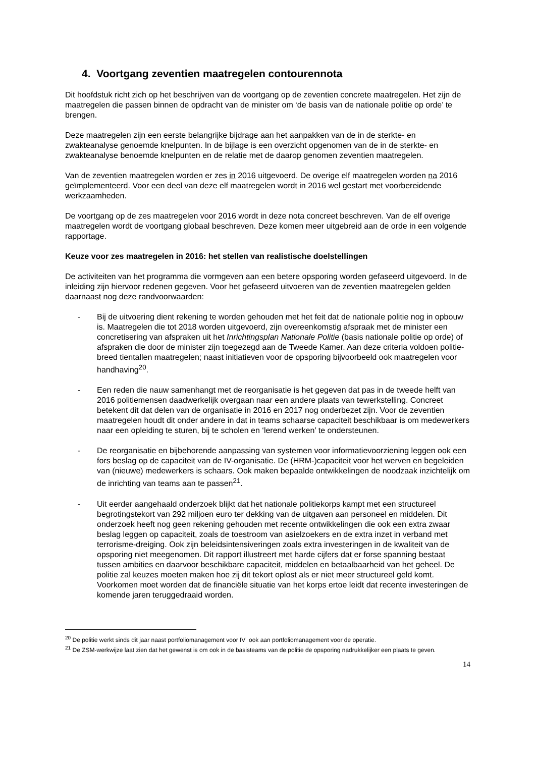4. Voortgang zeventien maatregelen contourennota
Dit hoofdstuk richt zich op het beschrijven van de voortgang op de zeventien concrete maatregelen. Het zijn de maatregelen die passen binnen de opdracht van de minister om ‘de basis van de nationale politie op orde’ te brengen.
Deze maatregelen zijn een eerste belangrijke bijdrage aan het aanpakken van de in de sterkte- en zwakteanalyse genoemde knelpunten. In de bijlage is een overzicht opgenomen van de in de sterkte- en zwakteanalyse benoemde knelpunten en de relatie met de daarop genomen zeventien maatregelen.
Van de zeventien maatregelen worden er zes in 2016 uitgevoerd. De overige elf maatregelen worden na 2016 geïmplementeerd. Voor een deel van deze elf maatregelen wordt in 2016 wel gestart met voorbereidende werkzaamheden.
De voortgang op de zes maatregelen voor 2016 wordt in deze nota concreet beschreven. Van de elf overige maatregelen wordt de voortgang globaal beschreven. Deze komen meer uitgebreid aan de orde in een volgende rapportage.
Keuze voor zes maatregelen in 2016: het stellen van realistische doelstellingen
De activiteiten van het programma die vormgeven aan een betere opsporing worden gefaseerd uitgevoerd. In de inleiding zijn hiervoor redenen gegeven. Voor het gefaseerd uitvoeren van de zeventien maatregelen gelden daarnaast nog deze randvoorwaarden:
- Bij de uitvoering dient rekening te worden gehouden met het feit dat de nationale politie nog in opbouw is. Maatregelen die tot 2018 worden uitgevoerd, zijn overeenkomstig afspraak met de minister een concretisering van afspraken uit het Inrichtingsplan Nationale Politie (basis nationale politie op orde) of afspraken die door de minister zijn toegezegd aan de Tweede Kamer. Aan deze criteria voldoen politie-breed tientallen maatregelen; naast initiatieven voor de opsporing bijvoorbeeld ook maatregelen voor handhaving<sup>20</sup>.
- Een reden die nauw samenhangt met de reorganisatie is het gegeven dat pas in de tweede helft van 2016 politiemensen daadwerkelijk overgaan naar een andere plaats van tewerkstelling. Concreet betekent dit dat delen van de organisatie in 2016 en 2017 nog onderbezet zijn. Voor de zeventien maatregelen houdt dit onder andere in dat in teams schaarse capaciteit beschikbaar is om medewerkers naar een opleiding te sturen, bij te scholen en ‘lerend werken’ te ondersteunen.
- De reorganisatie en bijbehorende aanpassing van systemen voor informatievoorziening leggen ook een fors beslag op de capaciteit van de IV-organisatie. De (HRM-)capaciteit voor het werven en begeleiden van (nieuwe) medewerkers is schaars. Ook maken bepaalde ontwikkelingen de noodzaak inzichtelijk om de inrichting van teams aan te passen<sup>21</sup>.
- Uit eerder aangehaald onderzoek blijkt dat het nationale politiekorps kampt met een structureel begrotingstekort van 292 miljoen euro ter dekking van de uitgaven aan personeel en middelen. Dit onderzoek heeft nog geen rekening gehouden met recente ontwikkelingen die ook een extra zwaar beslag leggen op capaciteit, zoals de toestroom van asielzoekers en de extra inzet in verband met terrorisme-dreiging. Ook zijn beleidsintensiveringen zoals extra investeringen in de kwaliteit van de opsporing niet meegenomen. Dit rapport illustreert met harde cijfers dat er forse spanning bestaat tussen ambities en daarvoor beschikbare capaciteit, middelen en betaalbaarheid van het geheel. De politie zal keuzes moeten maken hoe zij dit tekort oplost als er niet meer structureel geld komt. Voorkomen moet worden dat de financiële situatie van het korps ertoe leidt dat recente investeringen de komende jaren teruggedraaid worden.
<sup>20</sup> De politie werkt sinds dit jaar naast portfoliomanagement voor IV ook aan portfoliomanagement voor de operatie.
<sup>21</sup> De ZSM-werkwijze laat zien dat het gewenst is om ook in de basisteams van de politie de opsporing nadrukkelijker een plaats te geven.
14